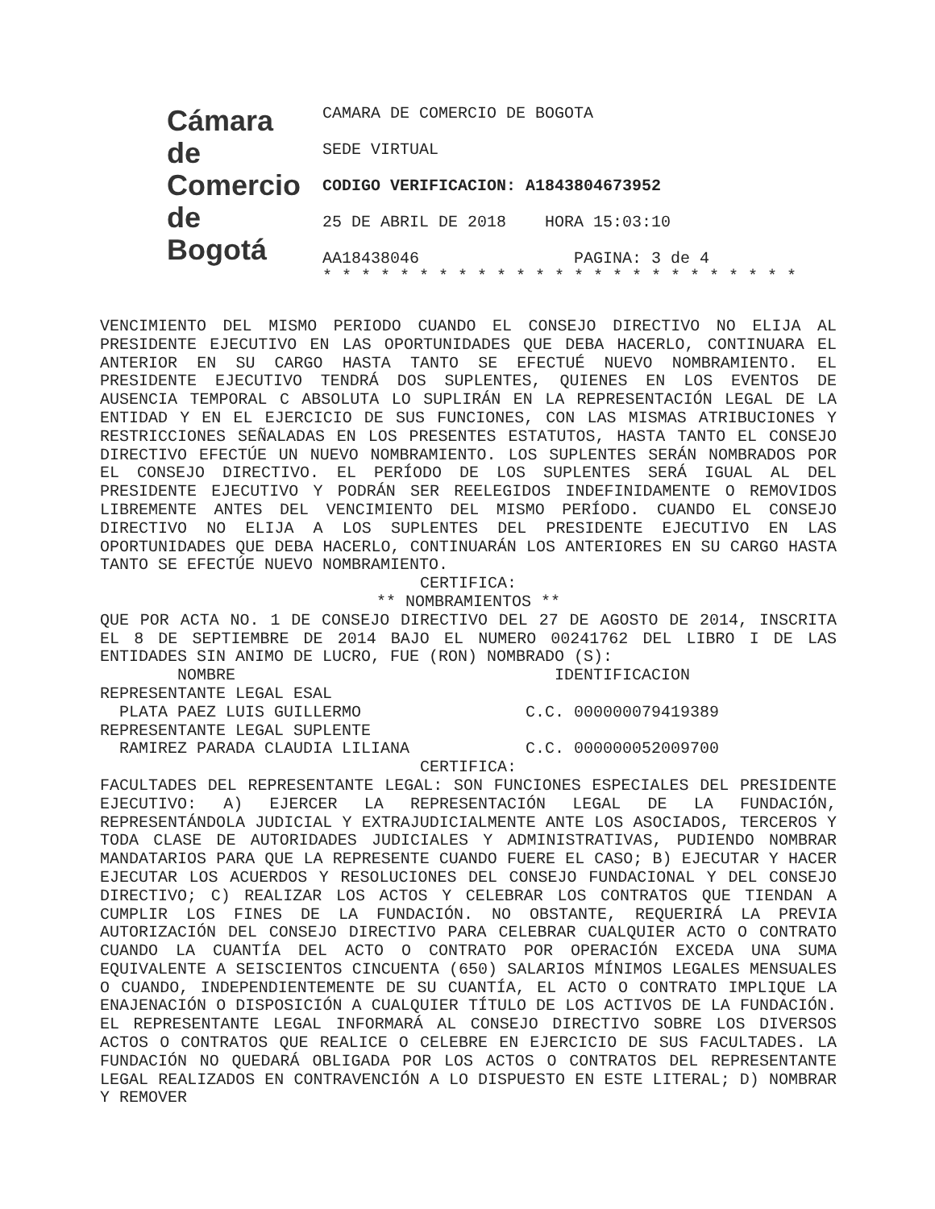Cámara
de Comercio
de Bogotá
CAMARA DE COMERCIO DE BOGOTA
SEDE VIRTUAL
CODIGO VERIFICACION: A1843804673952
25 DE ABRIL DE 2018 HORA 15:03:10
AA18438046 PAGINA: 3 de 4
* * * * * * * * * * * * * * * * * * * * * * * * *
VENCIMIENTO DEL MISMO PERIODO CUANDO EL CONSEJO DIRECTIVO NO ELIJA AL PRESIDENTE EJECUTIVO EN LAS OPORTUNIDADES QUE DEBA HACERLO, CONTINUARA EL ANTERIOR EN SU CARGO HASTA TANTO SE EFECTUÉ NUEVO NOMBRAMIENTO. EL PRESIDENTE EJECUTIVO TENDRÁ DOS SUPLENTES, QUIENES EN LOS EVENTOS DE AUSENCIA TEMPORAL C ABSOLUTA LO SUPLIRÁN EN LA REPRESENTACIÓN LEGAL DE LA ENTIDAD Y EN EL EJERCICIO DE SUS FUNCIONES, CON LAS MISMAS ATRIBUCIONES Y RESTRICCIONES SEÑALADAS EN LOS PRESENTES ESTATUTOS, HASTA TANTO EL CONSEJO DIRECTIVO EFECTÚE UN NUEVO NOMBRAMIENTO. LOS SUPLENTES SERÁN NOMBRADOS POR EL CONSEJO DIRECTIVO. EL PERÍODO DE LOS SUPLENTES SERÁ IGUAL AL DEL PRESIDENTE EJECUTIVO Y PODRÁN SER REELEGIDOS INDEFINIDAMENTE O REMOVIDOS LIBREMENTE ANTES DEL VENCIMIENTO DEL MISMO PERÍODO. CUANDO EL CONSEJO DIRECTIVO NO ELIJA A LOS SUPLENTES DEL PRESIDENTE EJECUTIVO EN LAS OPORTUNIDADES QUE DEBA HACERLO, CONTINUARÁN LOS ANTERIORES EN SU CARGO HASTA TANTO SE EFECTÚE NUEVO NOMBRAMIENTO.
CERTIFICA:
** NOMBRAMIENTOS **
QUE POR ACTA NO. 1 DE CONSEJO DIRECTIVO DEL 27 DE AGOSTO DE 2014, INSCRITA EL 8 DE SEPTIEMBRE DE 2014 BAJO EL NUMERO 00241762 DEL LIBRO I DE LAS ENTIDADES SIN ANIMO DE LUCRO, FUE (RON) NOMBRADO (S):
        NOMBRE                                 IDENTIFICACION
REPRESENTANTE LEGAL ESAL
  PLATA PAEZ LUIS GUILLERMO                 C.C. 000000079419389
REPRESENTANTE LEGAL SUPLENTE
  RAMIREZ PARADA CLAUDIA LILIANA            C.C. 000000052009700
CERTIFICA:
FACULTADES DEL REPRESENTANTE LEGAL: SON FUNCIONES ESPECIALES DEL PRESIDENTE EJECUTIVO: A) EJERCER LA REPRESENTACIÓN LEGAL DE LA FUNDACIÓN, REPRESENTÁNDOLA JUDICIAL Y EXTRAJUDICIALMENTE ANTE LOS ASOCIADOS, TERCEROS Y TODA CLASE DE AUTORIDADES JUDICIALES Y ADMINISTRATIVAS, PUDIENDO NOMBRAR MANDATARIOS PARA QUE LA REPRESENTE CUANDO FUERE EL CASO; B) EJECUTAR Y HACER EJECUTAR LOS ACUERDOS Y RESOLUCIONES DEL CONSEJO FUNDACIONAL Y DEL CONSEJO DIRECTIVO; C) REALIZAR LOS ACTOS Y CELEBRAR LOS CONTRATOS QUE TIENDAN A CUMPLIR LOS FINES DE LA FUNDACIÓN. NO OBSTANTE, REQUERIRÁ LA PREVIA AUTORIZACIÓN DEL CONSEJO DIRECTIVO PARA CELEBRAR CUALQUIER ACTO O CONTRATO CUANDO LA CUANTÍA DEL ACTO O CONTRATO POR OPERACIÓN EXCEDA UNA SUMA EQUIVALENTE A SEISCIENTOS CINCUENTA (650) SALARIOS MÍNIMOS LEGALES MENSUALES O CUANDO, INDEPENDIENTEMENTE DE SU CUANTÍA, EL ACTO O CONTRATO IMPLIQUE LA ENAJENACIÓN O DISPOSICIÓN A CUALQUIER TÍTULO DE LOS ACTIVOS DE LA FUNDACIÓN. EL REPRESENTANTE LEGAL INFORMARÁ AL CONSEJO DIRECTIVO SOBRE LOS DIVERSOS ACTOS O CONTRATOS QUE REALICE O CELEBRE EN EJERCICIO DE SUS FACULTADES. LA FUNDACIÓN NO QUEDARÁ OBLIGADA POR LOS ACTOS O CONTRATOS DEL REPRESENTANTE LEGAL REALIZADOS EN CONTRAVENCIÓN A LO DISPUESTO EN ESTE LITERAL; D) NOMBRAR Y REMOVER